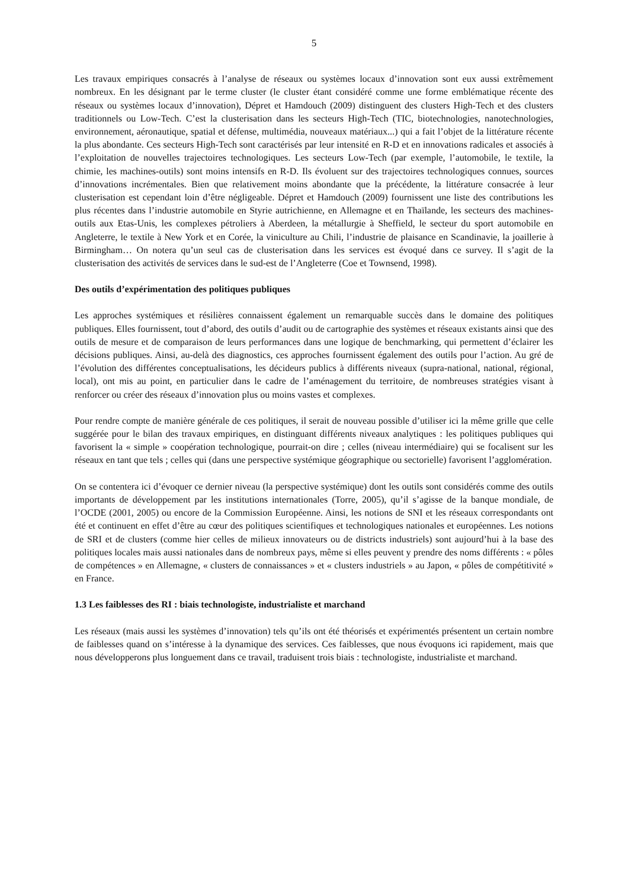5
Les travaux empiriques consacrés à l’analyse de réseaux ou systèmes locaux d’innovation sont eux aussi extrêmement nombreux. En les désignant par le terme cluster (le cluster étant considéré comme une forme emblématique récente des réseaux ou systèmes locaux d’innovation), Dépret et Hamdouch (2009) distinguent des clusters High-Tech et des clusters traditionnels ou Low-Tech. C’est la clusterisation dans les secteurs High-Tech (TIC, biotechnologies, nanotechnologies, environnement, aéronautique, spatial et défense, multimédia, nouveaux matériaux...) qui a fait l’objet de la littérature récente la plus abondante. Ces secteurs High-Tech sont caractérisés par leur intensité en R-D et en innovations radicales et associés à l’exploitation de nouvelles trajectoires technologiques. Les secteurs Low-Tech (par exemple, l’automobile, le textile, la chimie, les machines-outils) sont moins intensifs en R-D. Ils évoluent sur des trajectoires technologiques connues, sources d’innovations incrémentales. Bien que relativement moins abondante que la précédente, la littérature consacrée à leur clusterisation est cependant loin d’être négligeable. Dépret et Hamdouch (2009) fournissent une liste des contributions les plus récentes dans l’industrie automobile en Styrie autrichienne, en Allemagne et en Thaïlande, les secteurs des machines-outils aux Etas-Unis, les complexes pétroliers à Aberdeen, la métallurgie à Sheffield, le secteur du sport automobile en Angleterre, le textile à New York et en Corée, la viniculture au Chili, l’industrie de plaisance en Scandinavie, la joaillerie à Birmingham… On notera qu’un seul cas de clusterisation dans les services est évoqué dans ce survey. Il s’agit de la clusterisation des activités de services dans le sud-est de l’Angleterre (Coe et Townsend, 1998).
Des outils d’expérimentation des politiques publiques
Les approches systémiques et résilières connaissent également un remarquable succès dans le domaine des politiques publiques. Elles fournissent, tout d’abord, des outils d’audit ou de cartographie des systèmes et réseaux existants ainsi que des outils de mesure et de comparaison de leurs performances dans une logique de benchmarking, qui permettent d’éclairer les décisions publiques. Ainsi, au-delà des diagnostics, ces approches fournissent également des outils pour l’action. Au gré de l’évolution des différentes conceptualisations, les décideurs publics à différents niveaux (supra-national, national, régional, local), ont mis au point, en particulier dans le cadre de l’aménagement du territoire, de nombreuses stratégies visant à renforcer ou créer des réseaux d’innovation plus ou moins vastes et complexes.
Pour rendre compte de manière générale de ces politiques, il serait de nouveau possible d’utiliser ici la même grille que celle suggérée pour le bilan des travaux empiriques, en distinguant différents niveaux analytiques : les politiques publiques qui favorisent la « simple » coopération technologique, pourrait-on dire ; celles (niveau intermédiaire) qui se focalisent sur les réseaux en tant que tels ; celles qui (dans une perspective systémique géographique ou sectorielle) favorisent l’agglomération.
On se contentera ici d’évoquer ce dernier niveau (la perspective systémique) dont les outils sont considérés comme des outils importants de développement par les institutions internationales (Torre, 2005), qu’il s’agisse de la banque mondiale, de l’OCDE (2001, 2005) ou encore de la Commission Européenne. Ainsi, les notions de SNI et les réseaux correspondants ont été et continuent en effet d’être au cœur des politiques scientifiques et technologiques nationales et européennes. Les notions de SRI et de clusters (comme hier celles de milieux innovateurs ou de districts industriels) sont aujourd’hui à la base des politiques locales mais aussi nationales dans de nombreux pays, même si elles peuvent y prendre des noms différents : « pôles de compétences » en Allemagne, « clusters de connaissances » et « clusters industriels » au Japon, « pôles de compétitivité » en France.
1.3 Les faiblesses des RI : biais technologiste, industrialiste et marchand
Les réseaux (mais aussi les systèmes d’innovation) tels qu’ils ont été théorisés et expérimentés présentent un certain nombre de faiblesses quand on s’intéresse à la dynamique des services. Ces faiblesses, que nous évoquons ici rapidement, mais que nous développerons plus longuement dans ce travail, traduisent trois biais : technologiste, industrialiste et marchand.